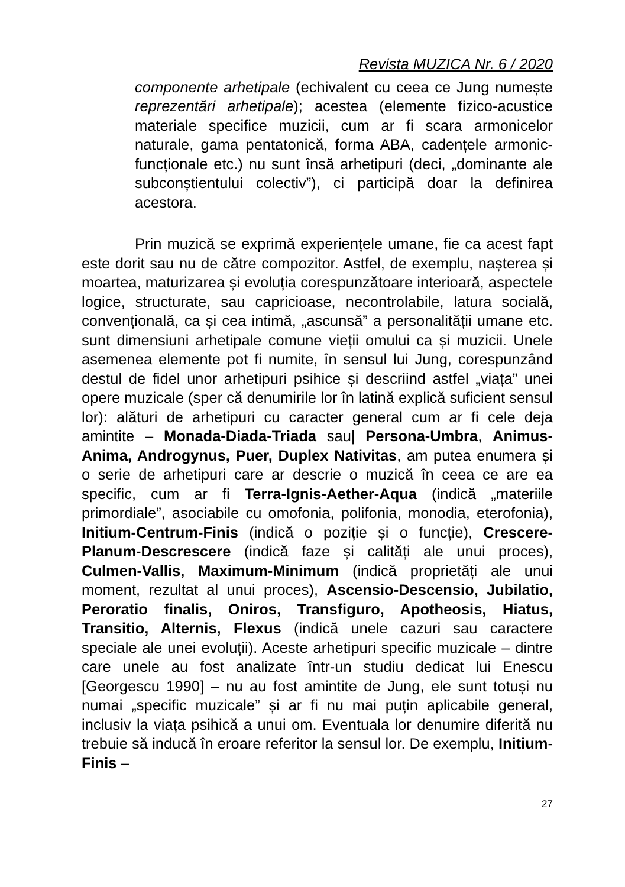Revista MUZICA Nr. 6 / 2020
componente arhetipale (echivalent cu ceea ce Jung numește reprezentări arhetipale); acestea (elemente fizico-acustice materiale specifice muzicii, cum ar fi scara armonicelor naturale, gama pentatonică, forma ABA, cadențele armonic-funcționale etc.) nu sunt însă arhetipuri (deci, „dominante ale subconștientului colectiv”), ci participă doar la definirea acestora.
Prin muzică se exprimă experiențele umane, fie ca acest fapt este dorit sau nu de către compozitor. Astfel, de exemplu, nașterea și moartea, maturizarea și evoluția corespunzătoare interioară, aspectele logice, structurate, sau capricioase, necontrolabile, latura socială, convențională, ca și cea intimă, „ascunsă” a personalității umane etc. sunt dimensiuni arhetipale comune vieții omului ca și muzicii. Unele asemenea elemente pot fi numite, în sensul lui Jung, corespunzând destul de fidel unor arhetipuri psihice și descriind astfel „viața” unei opere muzicale (sper că denumirile lor în latină explică suficient sensul lor): alături de arhetipuri cu caracter general cum ar fi cele deja amintite – Monada-Diada-Triada sau| Persona-Umbra, Animus-Anima, Androgynus, Puer, Duplex Nativitas, am putea enumera și o serie de arhetipuri care ar descrie o muzică în ceea ce are ea specific, cum ar fi Terra-Ignis-Aether-Aqua (indică „materiile primordiale”, asociabile cu omofonia, polifonia, monodia, eterofonia), Initium-Centrum-Finis (indică o poziție și o funcție), Crescere-Planum-Descrescere (indică faze și calități ale unui proces), Culmen-Vallis, Maximum-Minimum (indică proprietăți ale unui moment, rezultat al unui proces), Ascensio-Descensio, Jubilatio, Peroratio finalis, Oniros, Transfiguro, Apotheosis, Hiatus, Transitio, Alternis, Flexus (indică unele cazuri sau caractere speciale ale unei evoluții). Aceste arhetipuri specific muzicale – dintre care unele au fost analizate într-un studiu dedicat lui Enescu [Georgescu 1990] – nu au fost amintite de Jung, ele sunt totuși nu numai „specific muzicale” și ar fi nu mai puțin aplicabile general, inclusiv la viața psihică a unui om. Eventuala lor denumire diferită nu trebuie să inducă în eroare referitor la sensul lor. De exemplu, Initium-Finis –
27